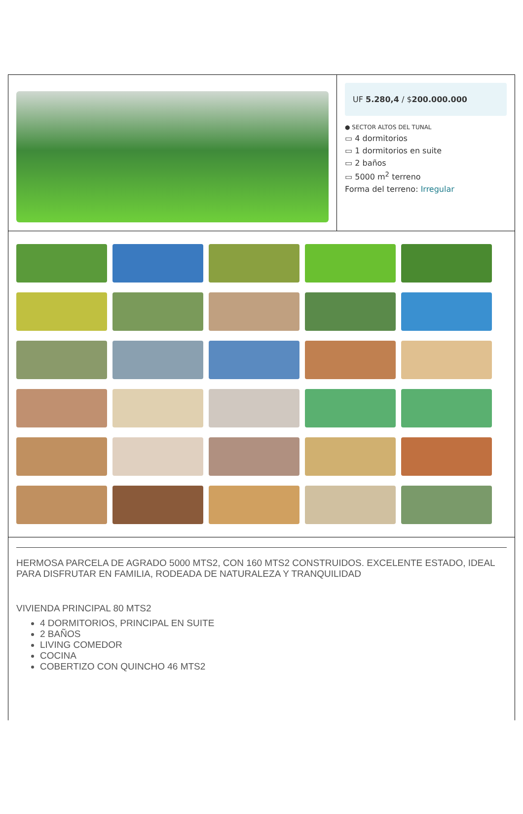UF 5.280,4 / $200.000.000
● SECTOR ALTOS DEL TUNAL
▭ 4 dormitorios
▭ 1 dormitorios en suite
▭ 2 baños
▭ 5000 m<sup>2</sup> terreno
Forma del terreno: Irregular
HERMOSA PARCELA DE AGRADO 5000 MTS2, CON 160 MTS2 CONSTRUIDOS. EXCELENTE ESTADO, IDEAL PARA DISFRUTAR EN FAMILIA, RODEADA DE NATURALEZA Y TRANQUILIDAD
VIVIENDA PRINCIPAL 80 MTS2
4 DORMITORIOS, PRINCIPAL EN SUITE
2 BAÑOS
LIVING COMEDOR
COCINA
COBERTIZO CON QUINCHO 46 MTS2